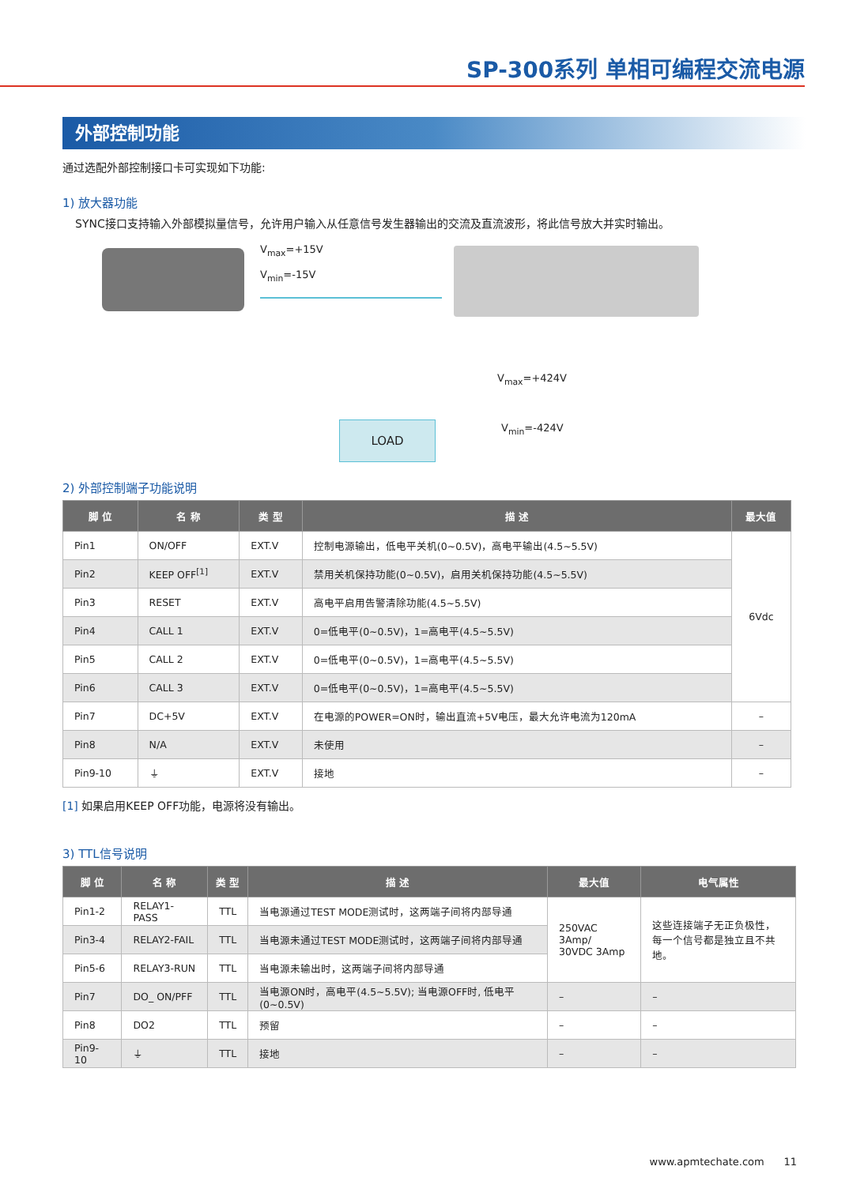SP-300系列 单相可编程交流电源
外部控制功能
通过选配外部控制接口卡可实现如下功能:
1) 放大器功能
SYNC接口支持输入外部模拟量信号，允许用户输入从任意信号发生器输出的交流及直流波形，将此信号放大并实时输出。
V<sub>max</sub>=+15V
V<sub>min</sub>=-15V
V<sub>max</sub>=+424V
LOAD V<sub>min</sub>=-424V
2) 外部控制端子功能说明
| 脚 位 | 名 称 | 类 型 | 描 述 | 最大值 |
| --- | --- | --- | --- | --- |
| Pin1 | ON/OFF | EXT.V | 控制电源输出，低电平关机(0~0.5V)，高电平输出(4.5~5.5V) | 6Vdc |
| Pin2 | KEEP OFF<sup>[1]</sup> | EXT.V | 禁用关机保持功能(0~0.5V)，启用关机保持功能(4.5~5.5V) | |
| Pin3 | RESET | EXT.V | 高电平启用告警清除功能(4.5~5.5V) | |
| Pin4 | CALL 1 | EXT.V | 0=低电平(0~0.5V)，1=高电平(4.5~5.5V) | |
| Pin5 | CALL 2 | EXT.V | 0=低电平(0~0.5V)，1=高电平(4.5~5.5V) | |
| Pin6 | CALL 3 | EXT.V | 0=低电平(0~0.5V)，1=高电平(4.5~5.5V) | |
| Pin7 | DC+5V | EXT.V | 在电源的POWER=ON时，输出直流+5V电压，最大允许电流为120mA | – |
| Pin8 | N/A | EXT.V | 未使用 | – |
| Pin9-10 | ⏚ | EXT.V | 接地 | – |
[1] 如果启用KEEP OFF功能，电源将没有输出。
3) TTL信号说明
| 脚 位 | 名 称 | 类 型 | 描 述 | 最大值 | 电气属性 |
| --- | --- | --- | --- | --- | --- |
| Pin1-2 | RELAY1-PASS | TTL | 当电源通过TEST MODE测试时，这两端子间将内部导通 | 250VAC 3Amp/ 30VDC 3Amp | 这些连接端子无正负极性， 每一个信号都是独立且不共地。 |
| Pin3-4 | RELAY2-FAIL | TTL | 当电源未通过TEST MODE测试时，这两端子间将内部导通 | | |
| Pin5-6 | RELAY3-RUN | TTL | 当电源未输出时，这两端子间将内部导通 | | |
| Pin7 | DO_ ON/PFF | TTL | 当电源ON时，高电平(4.5~5.5V); 当电源OFF时, 低电平(0~0.5V) | – | – |
| Pin8 | DO2 | TTL | 预留 | – | – |
| Pin9-10 | ⏚ | TTL | 接地 | – | – |
www.apmtechate.com 11